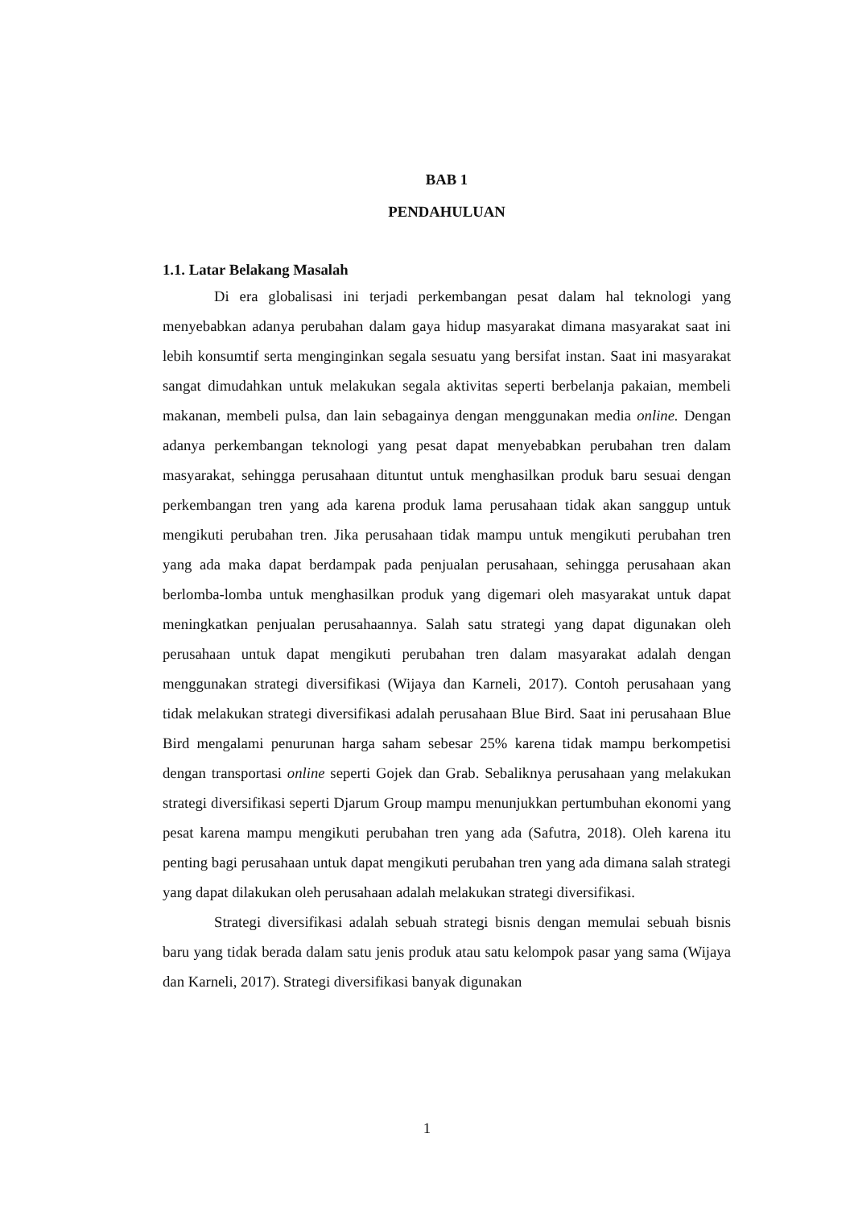BAB 1
PENDAHULUAN
1.1. Latar Belakang Masalah
Di era globalisasi ini terjadi perkembangan pesat dalam hal teknologi yang menyebabkan adanya perubahan dalam gaya hidup masyarakat dimana masyarakat saat ini lebih konsumtif serta menginginkan segala sesuatu yang bersifat instan. Saat ini masyarakat sangat dimudahkan untuk melakukan segala aktivitas seperti berbelanja pakaian, membeli makanan, membeli pulsa, dan lain sebagainya dengan menggunakan media online. Dengan adanya perkembangan teknologi yang pesat dapat menyebabkan perubahan tren dalam masyarakat, sehingga perusahaan dituntut untuk menghasilkan produk baru sesuai dengan perkembangan tren yang ada karena produk lama perusahaan tidak akan sanggup untuk mengikuti perubahan tren. Jika perusahaan tidak mampu untuk mengikuti perubahan tren yang ada maka dapat berdampak pada penjualan perusahaan, sehingga perusahaan akan berlomba-lomba untuk menghasilkan produk yang digemari oleh masyarakat untuk dapat meningkatkan penjualan perusahaannya. Salah satu strategi yang dapat digunakan oleh perusahaan untuk dapat mengikuti perubahan tren dalam masyarakat adalah dengan menggunakan strategi diversifikasi (Wijaya dan Karneli, 2017). Contoh perusahaan yang tidak melakukan strategi diversifikasi adalah perusahaan Blue Bird. Saat ini perusahaan Blue Bird mengalami penurunan harga saham sebesar 25% karena tidak mampu berkompetisi dengan transportasi online seperti Gojek dan Grab. Sebaliknya perusahaan yang melakukan strategi diversifikasi seperti Djarum Group mampu menunjukkan pertumbuhan ekonomi yang pesat karena mampu mengikuti perubahan tren yang ada (Safutra, 2018). Oleh karena itu penting bagi perusahaan untuk dapat mengikuti perubahan tren yang ada dimana salah strategi yang dapat dilakukan oleh perusahaan adalah melakukan strategi diversifikasi.
Strategi diversifikasi adalah sebuah strategi bisnis dengan memulai sebuah bisnis baru yang tidak berada dalam satu jenis produk atau satu kelompok pasar yang sama (Wijaya dan Karneli, 2017). Strategi diversifikasi banyak digunakan
1